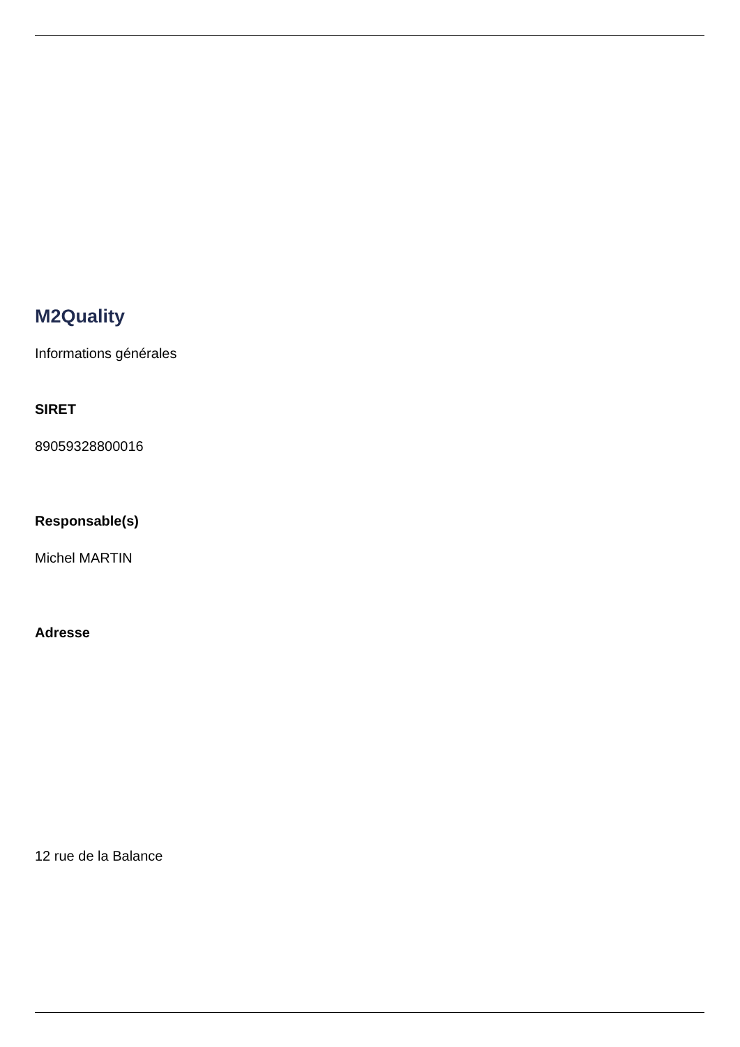M2Quality
Informations générales
SIRET
89059328800016
Responsable(s)
Michel MARTIN
Adresse
12 rue de la Balance